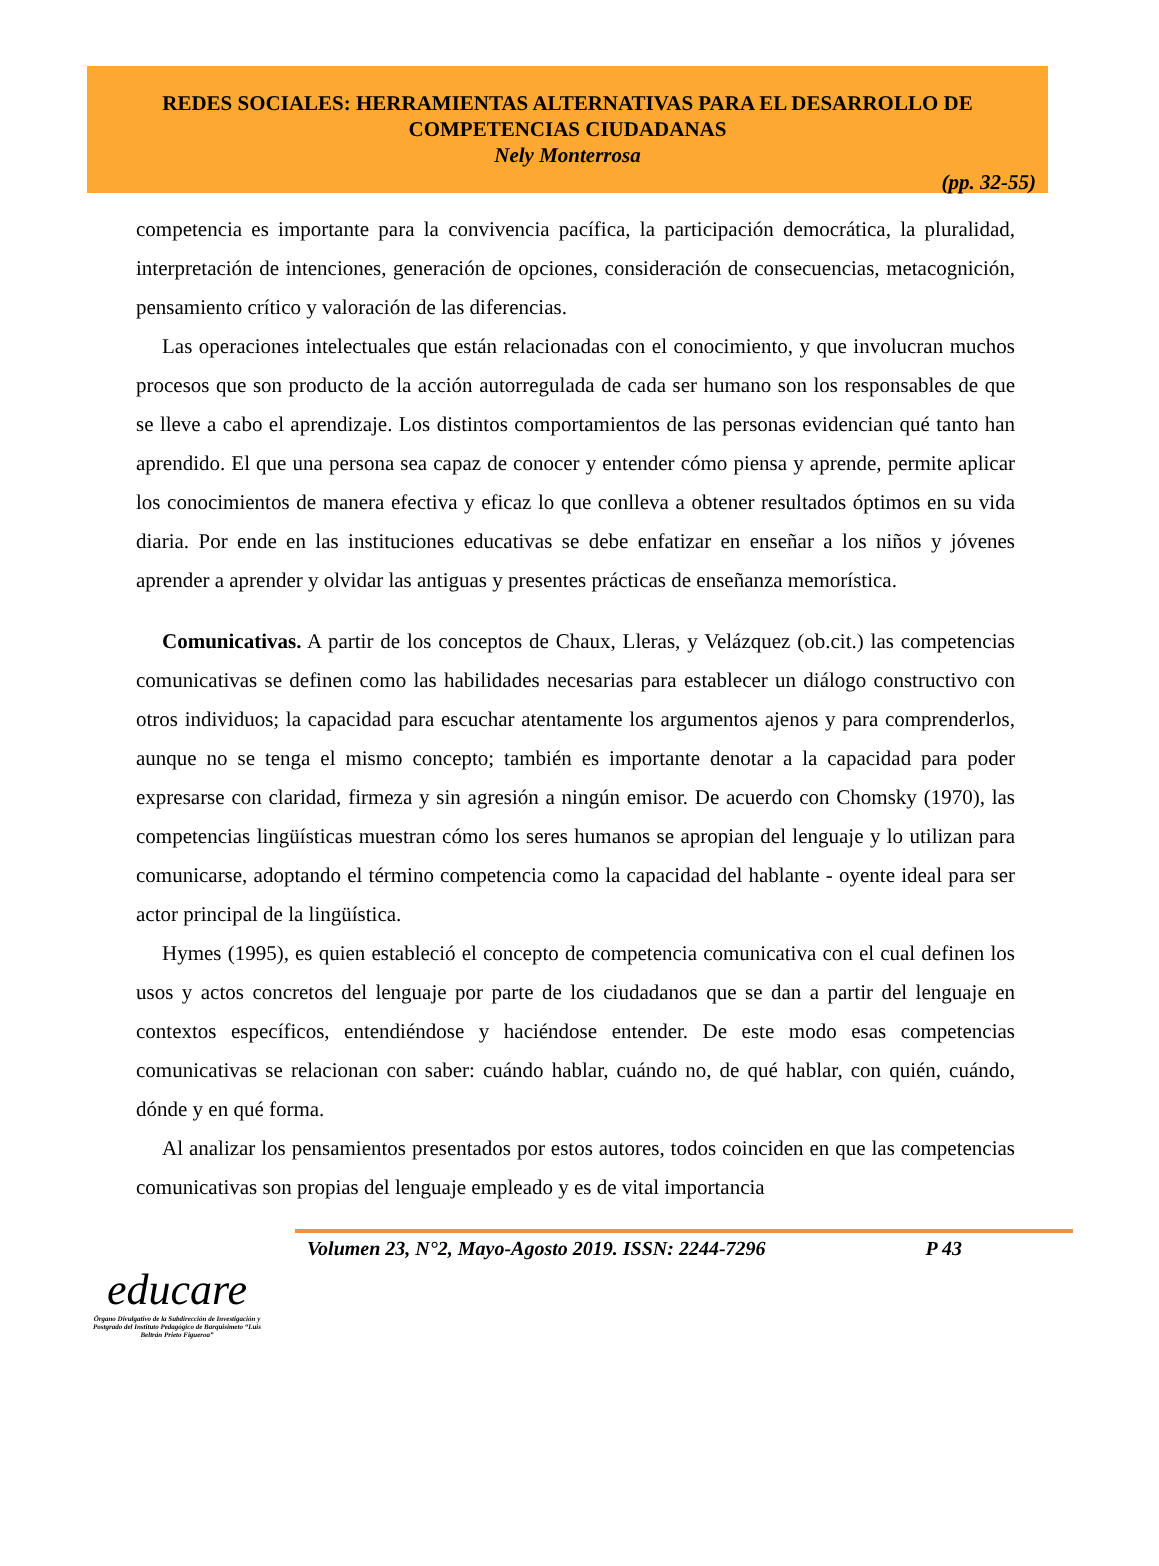REDES SOCIALES: HERRAMIENTAS ALTERNATIVAS PARA EL DESARROLLO DE
COMPETENCIAS CIUDADANAS
Nely Monterrosa
(pp. 32-55)
competencia es importante para la convivencia pacífica, la participación democrática, la pluralidad, interpretación de intenciones, generación de opciones, consideración de consecuencias, metacognición, pensamiento crítico y valoración de las diferencias.
Las operaciones intelectuales que están relacionadas con el conocimiento, y que involucran muchos procesos que son producto de la acción autorregulada de cada ser humano son los responsables de que se lleve a cabo el aprendizaje. Los distintos comportamientos de las personas evidencian qué tanto han aprendido. El que una persona sea capaz de conocer y entender cómo piensa y aprende, permite aplicar los conocimientos de manera efectiva y eficaz lo que conlleva a obtener resultados óptimos en su vida diaria. Por ende en las instituciones educativas se debe enfatizar en enseñar a los niños y jóvenes aprender a aprender y olvidar las antiguas y presentes prácticas de enseñanza memorística.
Comunicativas. A partir de los conceptos de Chaux, Lleras, y Velázquez (ob.cit.) las competencias comunicativas se definen como las habilidades necesarias para establecer un diálogo constructivo con otros individuos; la capacidad para escuchar atentamente los argumentos ajenos y para comprenderlos, aunque no se tenga el mismo concepto; también es importante denotar a la capacidad para poder expresarse con claridad, firmeza y sin agresión a ningún emisor. De acuerdo con Chomsky (1970), las competencias lingüísticas muestran cómo los seres humanos se apropian del lenguaje y lo utilizan para comunicarse, adoptando el término competencia como la capacidad del hablante - oyente ideal para ser actor principal de la lingüística.
Hymes (1995), es quien estableció el concepto de competencia comunicativa con el cual definen los usos y actos concretos del lenguaje por parte de los ciudadanos que se dan a partir del lenguaje en contextos específicos, entendiéndose y haciéndose entender. De este modo esas competencias comunicativas se relacionan con saber: cuándo hablar, cuándo no, de qué hablar, con quién, cuándo, dónde y en qué forma.
Al analizar los pensamientos presentados por estos autores, todos coinciden en que las competencias comunicativas son propias del lenguaje empleado y es de vital importancia
Volumen 23, N°2, Mayo-Agosto 2019. ISSN: 2244-7296 P 43
educare
Órgano Divulgativo de la Subdirección de Investigación y Postgrado del Instituto Pedagógico de Barquisimeto “Luis Beltrán Prieto Figueroa”